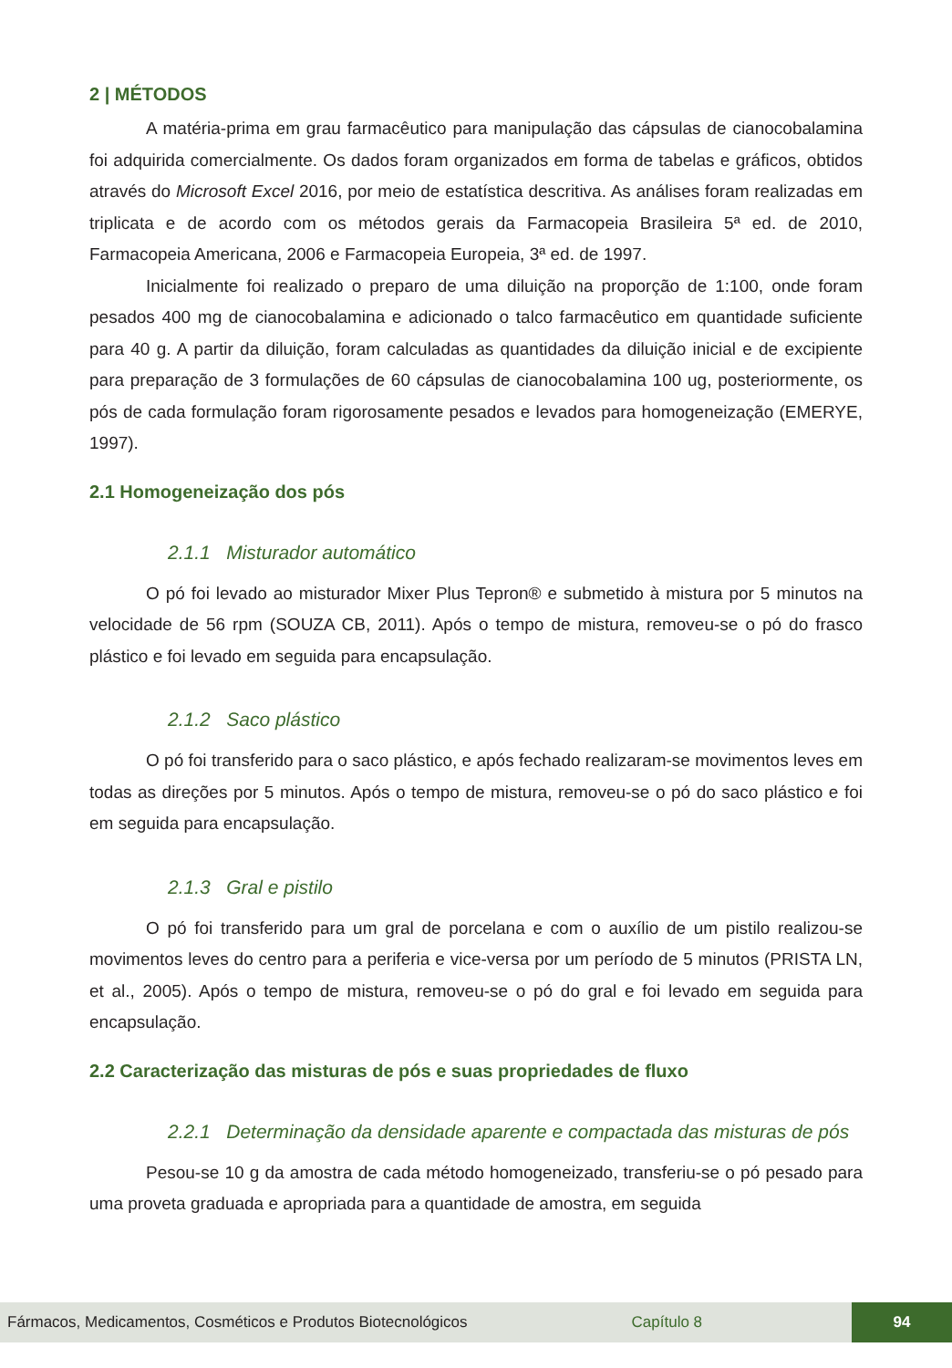2 | MÉTODOS
A matéria-prima em grau farmacêutico para manipulação das cápsulas de cianocobalamina foi adquirida comercialmente. Os dados foram organizados em forma de tabelas e gráficos, obtidos através do Microsoft Excel 2016, por meio de estatística descritiva. As análises foram realizadas em triplicata e de acordo com os métodos gerais da Farmacopeia Brasileira 5ª ed. de 2010, Farmacopeia Americana, 2006 e Farmacopeia Europeia, 3ª ed. de 1997.
Inicialmente foi realizado o preparo de uma diluição na proporção de 1:100, onde foram pesados 400 mg de cianocobalamina e adicionado o talco farmacêutico em quantidade suficiente para 40 g. A partir da diluição, foram calculadas as quantidades da diluição inicial e de excipiente para preparação de 3 formulações de 60 cápsulas de cianocobalamina 100 ug, posteriormente, os pós de cada formulação foram rigorosamente pesados e levados para homogeneização (EMERYE, 1997).
2.1 Homogeneização dos pós
2.1.1 Misturador automático
O pó foi levado ao misturador Mixer Plus Tepron® e submetido à mistura por 5 minutos na velocidade de 56 rpm (SOUZA CB, 2011). Após o tempo de mistura, removeu-se o pó do frasco plástico e foi levado em seguida para encapsulação.
2.1.2 Saco plástico
O pó foi transferido para o saco plástico, e após fechado realizaram-se movimentos leves em todas as direções por 5 minutos. Após o tempo de mistura, removeu-se o pó do saco plástico e foi em seguida para encapsulação.
2.1.3 Gral e pistilo
O pó foi transferido para um gral de porcelana e com o auxílio de um pistilo realizou-se movimentos leves do centro para a periferia e vice-versa por um período de 5 minutos (PRISTA LN, et al., 2005). Após o tempo de mistura, removeu-se o pó do gral e foi levado em seguida para encapsulação.
2.2 Caracterização das misturas de pós e suas propriedades de fluxo
2.2.1 Determinação da densidade aparente e compactada das misturas de pós
Pesou-se 10 g da amostra de cada método homogeneizado, transferiu-se o pó pesado para uma proveta graduada e apropriada para a quantidade de amostra, em seguida
Fármacos, Medicamentos, Cosméticos e Produtos Biotecnológicos Capítulo 8
94